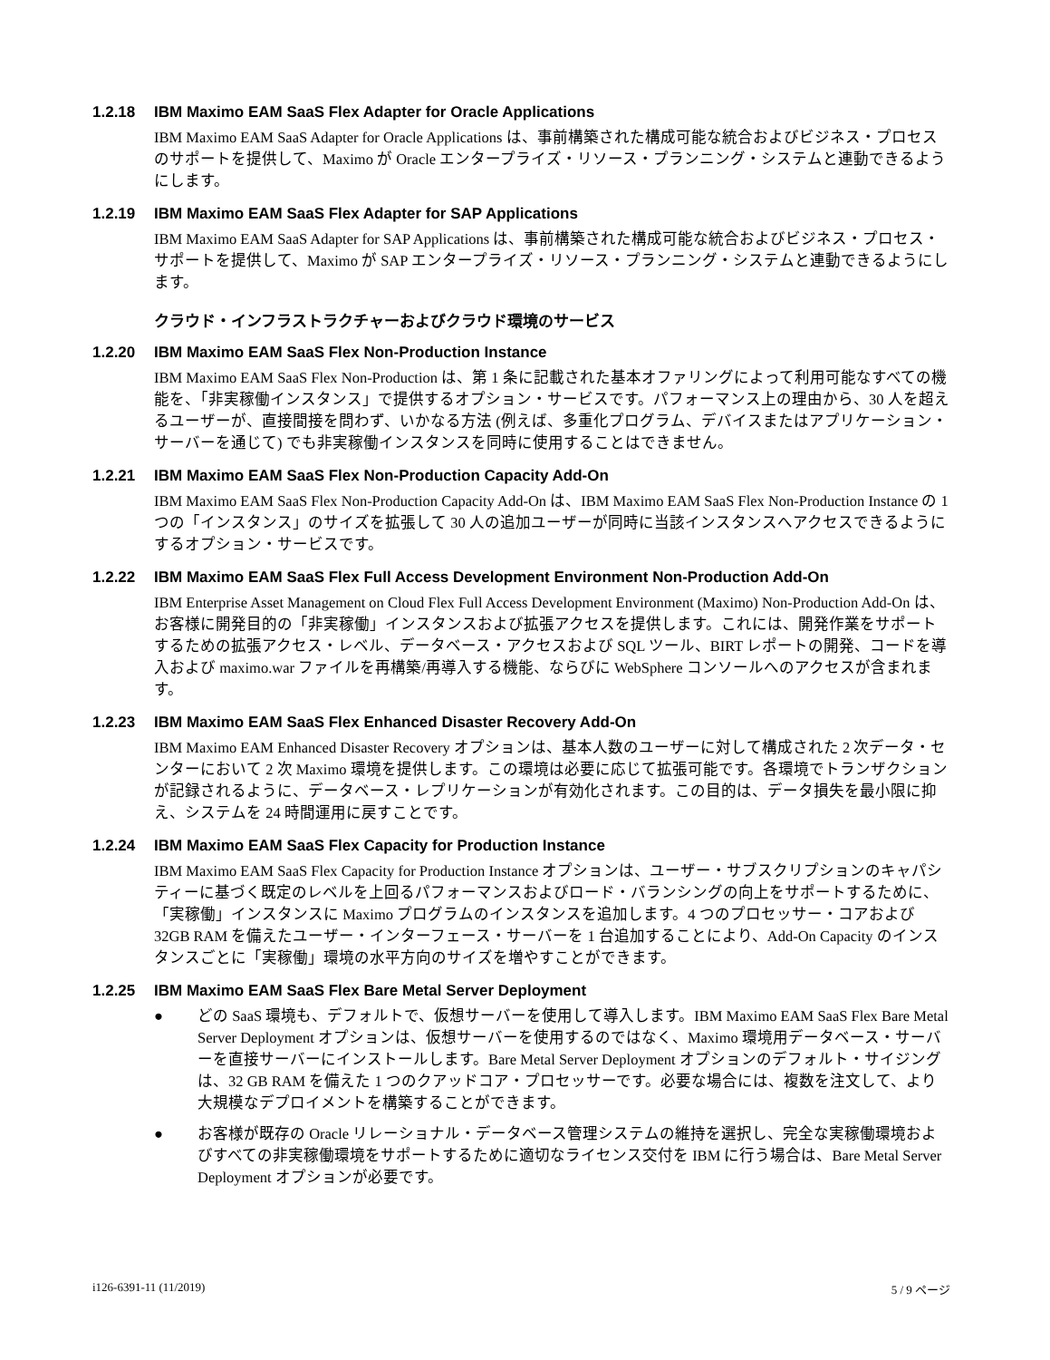1.2.18 IBM Maximo EAM SaaS Flex Adapter for Oracle Applications
IBM Maximo EAM SaaS Adapter for Oracle Applications は、事前構築された構成可能な統合およびビジネス・プロセスのサポートを提供して、Maximo が Oracle エンタープライズ・リソース・プランニング・システムと連動できるようにします。
1.2.19 IBM Maximo EAM SaaS Flex Adapter for SAP Applications
IBM Maximo EAM SaaS Adapter for SAP Applications は、事前構築された構成可能な統合およびビジネス・プロセス・サポートを提供して、Maximo が SAP エンタープライズ・リソース・プランニング・システムと連動できるようにします。
クラウド・インフラストラクチャーおよびクラウド環境のサービス
1.2.20 IBM Maximo EAM SaaS Flex Non-Production Instance
IBM Maximo EAM SaaS Flex Non-Production は、第 1 条に記載された基本オファリングによって利用可能なすべての機能を、「非実稼働インスタンス」で提供するオプション・サービスです。パフォーマンス上の理由から、30 人を超えるユーザーが、直接間接を問わず、いかなる方法 (例えば、多重化プログラム、デバイスまたはアプリケーション・サーバーを通じて) でも非実稼働インスタンスを同時に使用することはできません。
1.2.21 IBM Maximo EAM SaaS Flex Non-Production Capacity Add-On
IBM Maximo EAM SaaS Flex Non-Production Capacity Add-On は、IBM Maximo EAM SaaS Flex Non-Production Instance の 1 つの「インスタンス」のサイズを拡張して 30 人の追加ユーザーが同時に当該インスタンスへアクセスできるようにするオプション・サービスです。
1.2.22 IBM Maximo EAM SaaS Flex Full Access Development Environment Non-Production Add-On
IBM Enterprise Asset Management on Cloud Flex Full Access Development Environment (Maximo) Non-Production Add-On は、お客様に開発目的の「非実稼働」インスタンスおよび拡張アクセスを提供します。これには、開発作業をサポートするための拡張アクセス・レベル、データベース・アクセスおよび SQL ツール、BIRT レポートの開発、コードを導入および maximo.war ファイルを再構築/再導入する機能、ならびに WebSphere コンソールへのアクセスが含まれます。
1.2.23 IBM Maximo EAM SaaS Flex Enhanced Disaster Recovery Add-On
IBM Maximo EAM Enhanced Disaster Recovery オプションは、基本人数のユーザーに対して構成された 2 次データ・センターにおいて 2 次 Maximo 環境を提供します。この環境は必要に応じて拡張可能です。各環境でトランザクションが記録されるように、データベース・レプリケーションが有効化されます。この目的は、データ損失を最小限に抑え、システムを 24 時間運用に戻すことです。
1.2.24 IBM Maximo EAM SaaS Flex Capacity for Production Instance
IBM Maximo EAM SaaS Flex Capacity for Production Instance オプションは、ユーザー・サブスクリプションのキャパシティーに基づく既定のレベルを上回るパフォーマンスおよびロード・バランシングの向上をサポートするために、「実稼働」インスタンスに Maximo プログラムのインスタンスを追加します。4 つのプロセッサー・コアおよび 32GB RAM を備えたユーザー・インターフェース・サーバーを 1 台追加することにより、Add-On Capacity のインスタンスごとに「実稼働」環境の水平方向のサイズを増やすことができます。
1.2.25 IBM Maximo EAM SaaS Flex Bare Metal Server Deployment
● どの SaaS 環境も、デフォルトで、仮想サーバーを使用して導入します。IBM Maximo EAM SaaS Flex Bare Metal Server Deployment オプションは、仮想サーバーを使用するのではなく、Maximo 環境用データベース・サーバーを直接サーバーにインストールします。Bare Metal Server Deployment オプションのデフォルト・サイジングは、32 GB RAM を備えた 1 つのクアッドコア・プロセッサーです。必要な場合には、複数を注文して、より大規模なデプロイメントを構築することができます。
● お客様が既存の Oracle リレーショナル・データベース管理システムの維持を選択し、完全な実稼働環境およびすべての非実稼働環境をサポートするために適切なライセンス交付を IBM に行う場合は、Bare Metal Server Deployment オプションが必要です。
i126-6391-11 (11/2019) 5 / 9 ページ